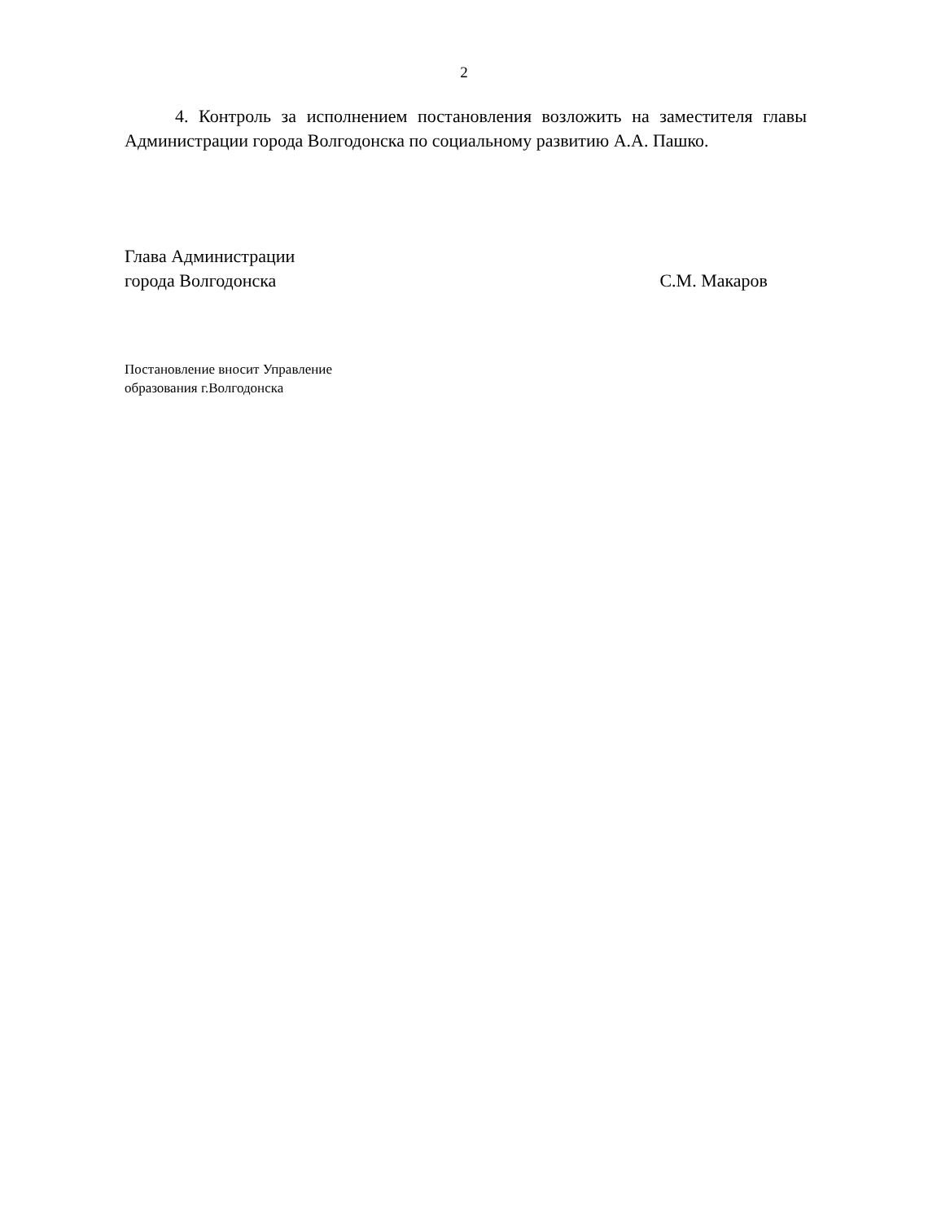2
4. Контроль за исполнением постановления возложить на заместителя главы Администрации города Волгодонска по социальному развитию А.А. Пашко.
Глава Администрации
города Волгодонска С.М. Макаров
Постановление вносит Управление
образования г.Волгодонска